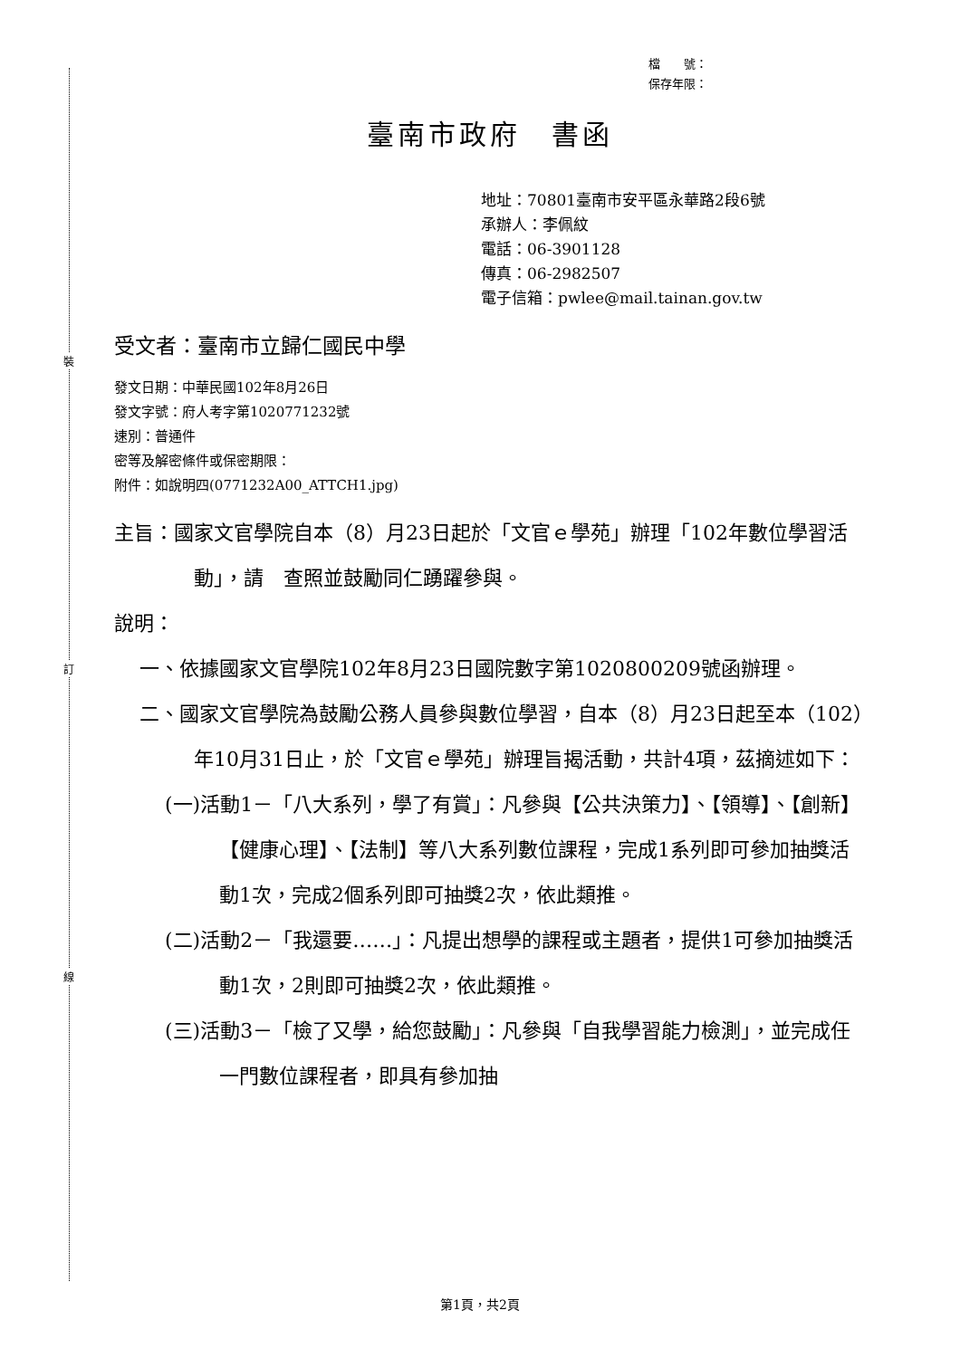裝
訂
線
檔　　號：
保存年限：
臺南市政府　書函
地址：70801臺南市安平區永華路2段6號
承辦人：李佩紋
電話：06-3901128
傳真：06-2982507
電子信箱：pwlee@mail.tainan.gov.tw
受文者：臺南市立歸仁國民中學
發文日期：中華民國102年8月26日
發文字號：府人考字第1020771232號
速別：普通件
密等及解密條件或保密期限：
附件：如說明四(0771232A00_ATTCH1.jpg)
主旨：國家文官學院自本（8）月23日起於「文官ｅ學苑」辦理「102年數位學習活動」，請　查照並鼓勵同仁踴躍參與。
說明：
一、依據國家文官學院102年8月23日國院數字第1020800209號函辦理。
二、國家文官學院為鼓勵公務人員參與數位學習，自本（8）月23日起至本（102）年10月31日止，於「文官ｅ學苑」辦理旨揭活動，共計4項，茲摘述如下：
(一)活動1－「八大系列，學了有賞」：凡參與【公共決策力】、【領導】、【創新】【健康心理】、【法制】等八大系列數位課程，完成1系列即可參加抽獎活動1次，完成2個系列即可抽獎2次，依此類推。
(二)活動2－「我還要……」：凡提出想學的課程或主題者，提供1可參加抽獎活動1次，2則即可抽獎2次，依此類推。
(三)活動3－「檢了又學，給您鼓勵」：凡參與「自我學習能力檢測」，並完成任一門數位課程者，即具有參加抽
第1頁，共2頁